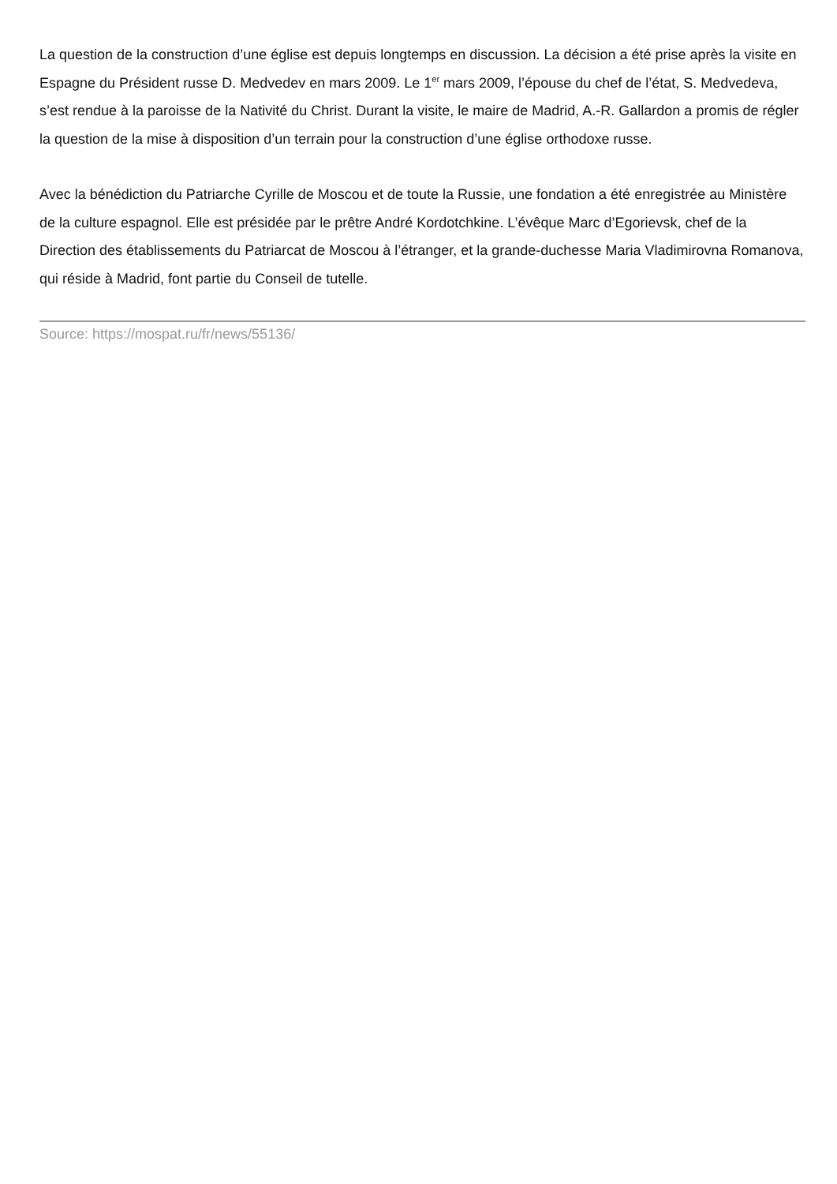La question de la construction d’une église est depuis longtemps en discussion. La décision a été prise après la visite en Espagne du Président russe D. Medvedev en mars 2009. Le 1<sup>er</sup> mars 2009, l’épouse du chef de l’état, S. Medvedeva, s’est rendue à la paroisse de la Nativité du Christ. Durant la visite, le maire de Madrid, A.-R. Gallardon a promis de régler la question de la mise à disposition d’un terrain pour la construction d’une église orthodoxe russe.
Avec la bénédiction du Patriarche Cyrille de Moscou et de toute la Russie, une fondation a été enregistrée au Ministère de la culture espagnol. Elle est présidée par le prêtre André Kordotchkine. L’évêque Marc d’Egorievsk, chef de la Direction des établissements du Patriarcat de Moscou à l’étranger, et la grande-duchesse Maria Vladimirovna Romanova, qui réside à Madrid, font partie du Conseil de tutelle.
Source: https://mospat.ru/fr/news/55136/